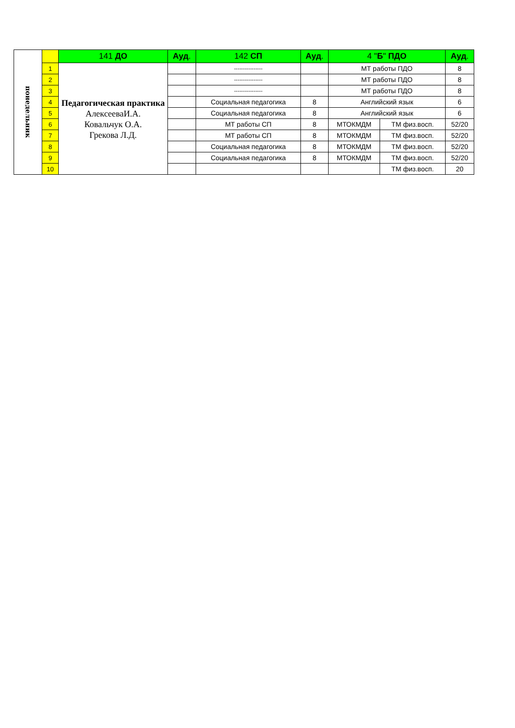| понедельник | | 141 ДО | Ауд . | 142 СП | Ауд . | 4 " Б " ПДО | | Ауд . |
| | 1 | Педагогическая практика АлексееваИ.А. Ковальчук О.А. Грекова Л.Д. | | ---------------- | | МТ работы ПДО | | 8 |
| | 2 | | | ---------------- | | МТ работы ПДО | | 8 |
| | 3 | | | ---------------- | | МТ работы ПДО | | 8 |
| | 4 | | | Социальная педагогика | 8 | Английский язык | | 6 |
| | 5 | | | Социальная педагогика | 8 | Английский язык | | 6 |
| | 6 | | | МТ работы СП | 8 | МТОКМДМ | ТМ физ.восп. | 52/20 |
| | 7 | | | МТ работы СП | 8 | МТОКМДМ | ТМ физ.восп. | 52/20 |
| | 8 | | | Социальная педагогика | 8 | МТОКМДМ | ТМ физ.восп. | 52/20 |
| | 9 | | | Социальная педагогика | 8 | МТОКМДМ | ТМ физ.восп. | 52/20 |
| | 10 | | | | | | ТМ физ.восп. | 20 |